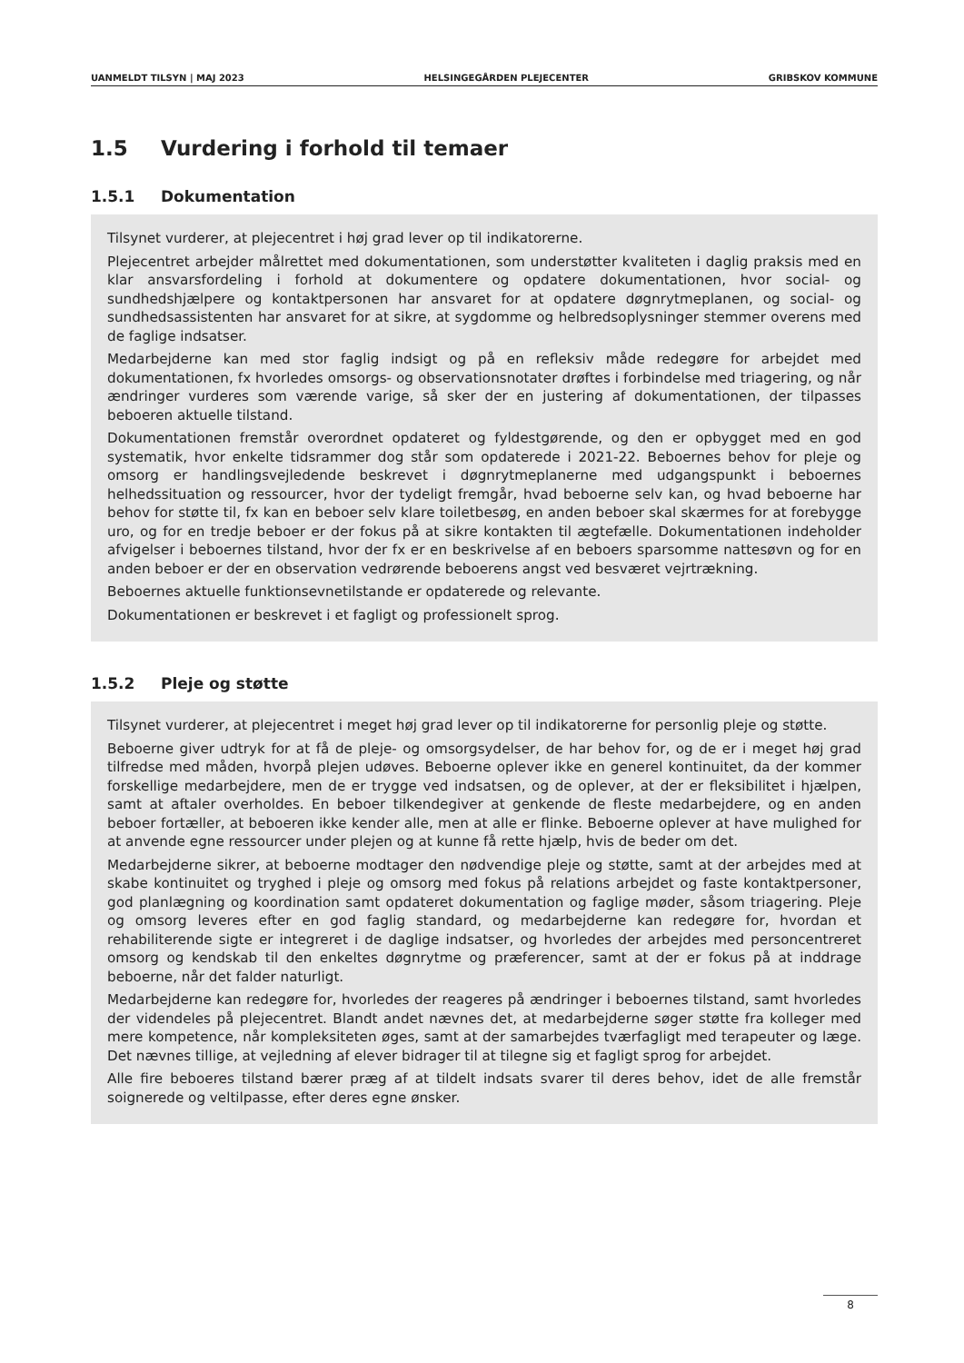UANMELDT TILSYN | MAJ 2023 HELSINGEGÅRDEN PLEJECENTER GRIBSKOV KOMMUNE
1.5 Vurdering i forhold til temaer
1.5.1 Dokumentation
Tilsynet vurderer, at plejecentret i høj grad lever op til indikatorerne.
Plejecentret arbejder målrettet med dokumentationen, som understøtter kvaliteten i daglig praksis med en klar ansvarsfordeling i forhold at dokumentere og opdatere dokumentationen, hvor social- og sundhedshjælpere og kontaktpersonen har ansvaret for at opdatere døgnrytmeplanen, og social- og sundhedsassistenten har ansvaret for at sikre, at sygdomme og helbredsoplysninger stemmer overens med de faglige indsatser.
Medarbejderne kan med stor faglig indsigt og på en refleksiv måde redegøre for arbejdet med dokumentationen, fx hvorledes omsorgs- og observationsnotater drøftes i forbindelse med triagering, og når ændringer vurderes som værende varige, så sker der en justering af dokumentationen, der tilpasses beboeren aktuelle tilstand.
Dokumentationen fremstår overordnet opdateret og fyldestgørende, og den er opbygget med en god systematik, hvor enkelte tidsrammer dog står som opdaterede i 2021-22. Beboernes behov for pleje og omsorg er handlingsvejledende beskrevet i døgnrytmeplanerne med udgangspunkt i beboernes helhedssituation og ressourcer, hvor der tydeligt fremgår, hvad beboerne selv kan, og hvad beboerne har behov for støtte til, fx kan en beboer selv klare toiletbesøg, en anden beboer skal skærmes for at forebygge uro, og for en tredje beboer er der fokus på at sikre kontakten til ægtefælle. Dokumentationen indeholder afvigelser i beboernes tilstand, hvor der fx er en beskrivelse af en beboers sparsomme nattesøvn og for en anden beboer er der en observation vedrørende beboerens angst ved besværet vejrtrækning.
Beboernes aktuelle funktionsevnetilstande er opdaterede og relevante.
Dokumentationen er beskrevet i et fagligt og professionelt sprog.
1.5.2 Pleje og støtte
Tilsynet vurderer, at plejecentret i meget høj grad lever op til indikatorerne for personlig pleje og støtte.
Beboerne giver udtryk for at få de pleje- og omsorgsydelser, de har behov for, og de er i meget høj grad tilfredse med måden, hvorpå plejen udøves. Beboerne oplever ikke en generel kontinuitet, da der kommer forskellige medarbejdere, men de er trygge ved indsatsen, og de oplever, at der er fleksibilitet i hjælpen, samt at aftaler overholdes. En beboer tilkendegiver at genkende de fleste medarbejdere, og en anden beboer fortæller, at beboeren ikke kender alle, men at alle er flinke. Beboerne oplever at have mulighed for at anvende egne ressourcer under plejen og at kunne få rette hjælp, hvis de beder om det.
Medarbejderne sikrer, at beboerne modtager den nødvendige pleje og støtte, samt at der arbejdes med at skabe kontinuitet og tryghed i pleje og omsorg med fokus på relations arbejdet og faste kontaktpersoner, god planlægning og koordination samt opdateret dokumentation og faglige møder, såsom triagering. Pleje og omsorg leveres efter en god faglig standard, og medarbejderne kan redegøre for, hvordan et rehabiliterende sigte er integreret i de daglige indsatser, og hvorledes der arbejdes med personcentreret omsorg og kendskab til den enkeltes døgnrytme og præferencer, samt at der er fokus på at inddrage beboerne, når det falder naturligt.
Medarbejderne kan redegøre for, hvorledes der reageres på ændringer i beboernes tilstand, samt hvorledes der videndeles på plejecentret. Blandt andet nævnes det, at medarbejderne søger støtte fra kolleger med mere kompetence, når kompleksiteten øges, samt at der samarbejdes tværfagligt med terapeuter og læge. Det nævnes tillige, at vejledning af elever bidrager til at tilegne sig et fagligt sprog for arbejdet.
Alle fire beboeres tilstand bærer præg af at tildelt indsats svarer til deres behov, idet de alle fremstår soignerede og veltilpasse, efter deres egne ønsker.
8